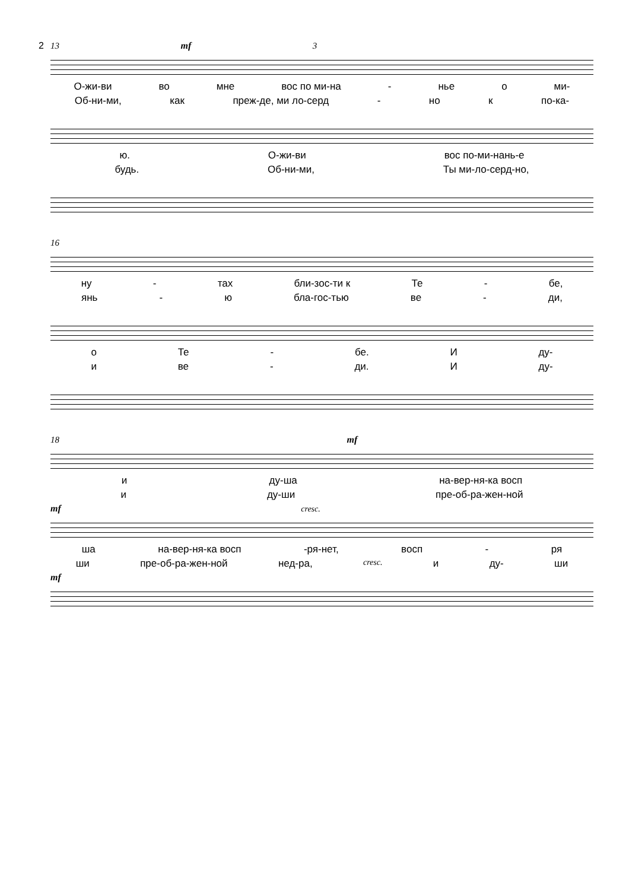2 13 mf 3
О-жи-ви во мне вос по ми-на - нье о ми-
Об-ни-ми, как преж-де, ми ло-серд - но к по-ка-
ю. О-жи-ви вос по-ми-нань-е
будь. Об-ни-ми, Ты ми-ло-серд-но,
16
ну - тах бли-зос-ти к Те - бе,
янь - ю бла-гос-тью ве - ди,
о Те - бе. И ду-
и ве - ди. И ду-
18 mf
и ду-ша на-вер-ня-ка восп
и ду-ши пре-об-ра-жен-ной
mf cresc.
ша на-вер-ня-ка восп -ря-нет, восп - ря
ши пре-об-ра-жен-ной нед-ра, cresc. и ду- ши
mf